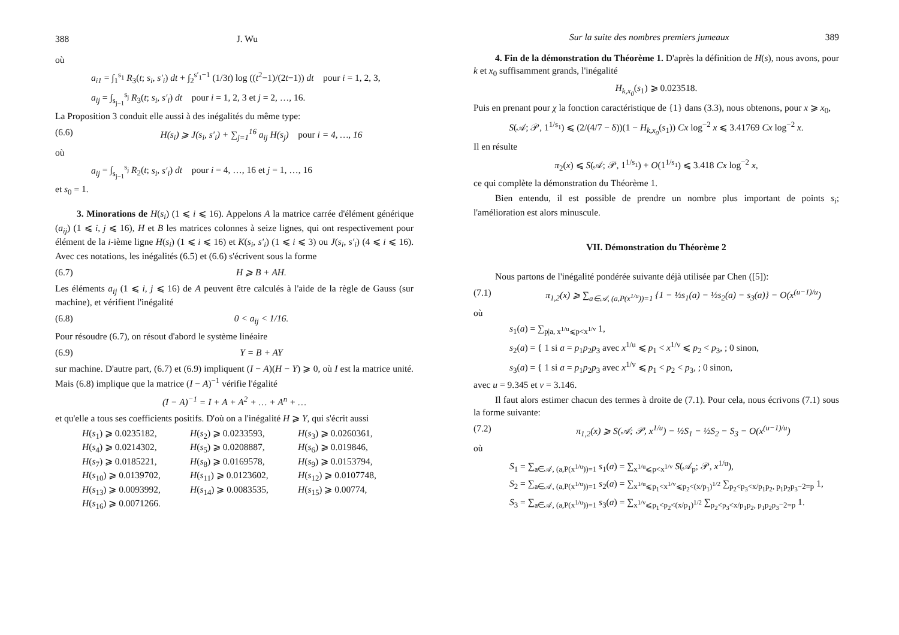388 J. Wu
où
a<sub>i1</sub> = ∫<sub>1</sub><sup>s<sub>1</sub></sup> R<sub>3</sub>(t; s<sub>i</sub>, s′<sub>i</sub>) dt + ∫<sub>2</sub><sup>s′<sub>1</sub>−1</sup> (1/3t) log ((t<sup>2</sup>−1)/(2t−1)) dt pour i = 1, 2, 3,
a<sub>ij</sub> = ∫<sub>s<sub>j−1</sub></sub><sup>s<sub>j</sub></sup> R<sub>3</sub>(t; s<sub>i</sub>, s′<sub>i</sub>) dt pour i = 1, 2, 3 et j = 2, …, 16.
La Proposition 3 conduit elle aussi à des inégalités du même type:
(6.6) H(s<sub>i</sub>) ⩾ J(s<sub>i</sub>, s′<sub>i</sub>) + ∑<sub>j=1</sub><sup>16</sup> a<sub>ij</sub> H(s<sub>j</sub>) pour i = 4, …, 16
où
a<sub>ij</sub> = ∫<sub>s<sub>j−1</sub></sub><sup>s<sub>j</sub></sup> R<sub>2</sub>(t; s<sub>i</sub>, s′<sub>i</sub>) dt pour i = 4, …, 16 et j = 1, …, 16
et s<sub>0</sub> = 1.
3. Minorations de H(s<sub>i</sub>) (1 ⩽ i ⩽ 16). Appelons A la matrice carrée d'élément générique (a<sub>ij</sub>) (1 ⩽ i, j ⩽ 16), H et B les matrices colonnes à seize lignes, qui ont respectivement pour élément de la i-ième ligne H(s<sub>i</sub>) (1 ⩽ i ⩽ 16) et K(s<sub>i</sub>, s′<sub>i</sub>) (1 ⩽ i ⩽ 3) ou J(s<sub>i</sub>, s′<sub>i</sub>) (4 ⩽ i ⩽ 16). Avec ces notations, les inégalités (6.5) et (6.6) s'écrivent sous la forme
(6.7) H ⩾ B + AH.
Les éléments a<sub>ij</sub> (1 ⩽ i, j ⩽ 16) de A peuvent être calculés à l'aide de la règle de Gauss (sur machine), et vérifient l'inégalité
(6.8) 0 < a<sub>ij</sub> < 1/16.
Pour résoudre (6.7), on résout d'abord le système linéaire
(6.9) Y = B + AY
sur machine. D'autre part, (6.7) et (6.9) impliquent (I − A)(H − Y) ⩾ 0, où I est la matrice unité. Mais (6.8) implique que la matrice (I − A)<sup>−1</sup> vérifie l'égalité
(I − A)<sup>−1</sup> = I + A + A<sup>2</sup> + … + A<sup>n</sup> + …
et qu'elle a tous ses coefficients positifs. D'où on a l'inégalité H ⩾ Y, qui s'écrit aussi
H(s<sub>1</sub>) ⩾ 0.0235182, H(s<sub>2</sub>) ⩾ 0.0233593, H(s<sub>3</sub>) ⩾ 0.0260361, H(s<sub>4</sub>) ⩾ 0.0214302, H(s<sub>5</sub>) ⩾ 0.0208887, H(s<sub>6</sub>) ⩾ 0.019846, H(s<sub>7</sub>) ⩾ 0.0185221, H(s<sub>8</sub>) ⩾ 0.0169578, H(s<sub>9</sub>) ⩾ 0.0153794, H(s<sub>10</sub>) ⩾ 0.0139702, H(s<sub>11</sub>) ⩾ 0.0123602, H(s<sub>12</sub>) ⩾ 0.0107748, H(s<sub>13</sub>) ⩾ 0.0093992, H(s<sub>14</sub>) ⩾ 0.0083535, H(s<sub>15</sub>) ⩾ 0.00774, H(s<sub>16</sub>) ⩾ 0.0071266.
Sur la suite des nombres premiers jumeaux 389
4. Fin de la démonstration du Théorème 1. D'après la définition de H(s), nous avons, pour k et x<sub>0</sub> suffisamment grands, l'inégalité
H<sub>k,x<sub>0</sub></sub>(s<sub>1</sub>) ⩾ 0.023518.
Puis en prenant pour χ la fonction caractéristique de {1} dans (3.3), nous obtenons, pour x ⩾ x<sub>0</sub>,
S(𝒜; 𝒫, 1<sup>1/s<sub>1</sub></sup>) ⩽ (2/(4/7 − δ))(1 − H<sub>k,x<sub>0</sub></sub>(s<sub>1</sub>)) Cx log<sup>−2</sup> x ⩽ 3.41769 Cx log<sup>−2</sup> x.
Il en résulte
π<sub>2</sub>(x) ⩽ S(𝒜; 𝒫, 1<sup>1/s<sub>1</sub></sup>) + O(1<sup>1/s<sub>1</sub></sup>) ⩽ 3.418 Cx log<sup>−2</sup> x,
ce qui complète la démonstration du Théorème 1.
Bien entendu, il est possible de prendre un nombre plus important de points s<sub>i</sub>; l'amélioration est alors minuscule.
VII. Démonstration du Théorème 2
Nous partons de l'inégalité pondérée suivante déjà utilisée par Chen ([5]):
(7.1) π<sub>1,2</sub>(x) ⩾ ∑<sub>a∈𝒜, (a,P(x<sup>1/u</sup>))=1</sub> {1 − ½s<sub>1</sub>(a) − ½s<sub>2</sub>(a) − s<sub>3</sub>(a)} − O(x<sup>(u−1)/u</sup>)
où
s<sub>1</sub>(a) = ∑<sub>p|a, x<sup>1/u</sup>⩽p<x<sup>1/v</sup></sub> 1,
s<sub>2</sub>(a) = { 1 si a = p<sub>1</sub>p<sub>2</sub>p<sub>3</sub> avec x<sup>1/u</sup> ⩽ p<sub>1</sub> < x<sup>1/v</sup> ⩽ p<sub>2</sub> < p<sub>3</sub>, ; 0 sinon,
s<sub>3</sub>(a) = { 1 si a = p<sub>1</sub>p<sub>2</sub>p<sub>3</sub> avec x<sup>1/v</sup> ⩽ p<sub>1</sub> < p<sub>2</sub> < p<sub>3</sub>, ; 0 sinon,
avec u = 9.345 et v = 3.146.
Il faut alors estimer chacun des termes à droite de (7.1). Pour cela, nous écrivons (7.1) sous la forme suivante:
(7.2) π<sub>1,2</sub>(x) ⩾ S(𝒜; 𝒫, x<sup>1/u</sup>) − ½S<sub>1</sub> − ½S<sub>2</sub> − S<sub>3</sub> − O(x<sup>(u−1)/u</sup>)
où
S<sub>1</sub> = ∑<sub>a∈𝒜, (a,P(x<sup>1/u</sup>))=1</sub> s<sub>1</sub>(a) = ∑<sub>x<sup>1/u</sup>⩽p<x<sup>1/v</sup></sub> S(𝒜<sub>p</sub>; 𝒫, x<sup>1/u</sup>),
S<sub>2</sub> = ∑<sub>a∈𝒜, (a,P(x<sup>1/u</sup>))=1</sub> s<sub>2</sub>(a) = ∑<sub>x<sup>1/u</sup>⩽p<sub>1</sub><x<sup>1/v</sup>⩽p<sub>2</sub><(x/p<sub>1</sub>)<sup>1/2</sup></sub> ∑<sub>p<sub>2</sub><p<sub>3</sub><x/p<sub>1</sub>p<sub>2</sub>, p<sub>1</sub>p<sub>2</sub>p<sub>3</sub>−2=p</sub> 1,
S<sub>3</sub> = ∑<sub>a∈𝒜, (a,P(x<sup>1/u</sup>))=1</sub> s<sub>3</sub>(a) = ∑<sub>x<sup>1/v</sup>⩽p<sub>1</sub><p<sub>2</sub><(x/p<sub>1</sub>)<sup>1/2</sup></sub> ∑<sub>p<sub>2</sub><p<sub>3</sub><x/p<sub>1</sub>p<sub>2</sub>, p<sub>1</sub>p<sub>2</sub>p<sub>3</sub>−2=p</sub> 1.